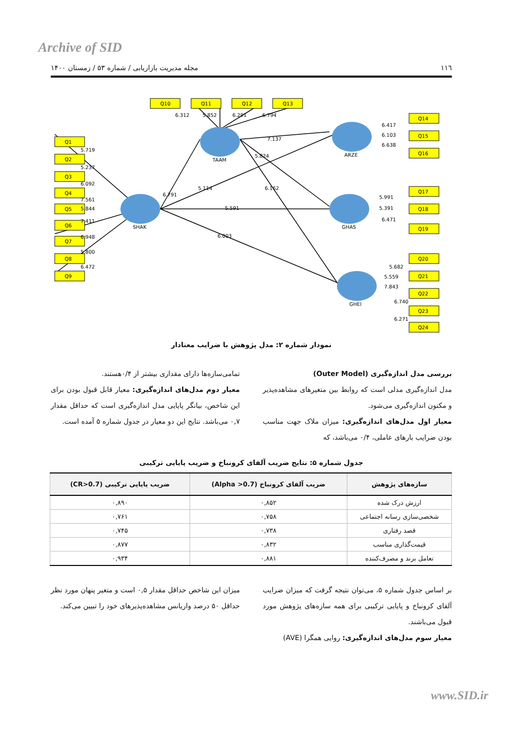Archive of SID
١١٦ مجله مدیریت بازاریابی / شماره ۵۳ / زمستان ۱۴۰۰
Q10
Q11
Q12
Q13
Q1
Q2
Q3
Q4
Q5
Q6
Q7
Q8
Q9
Q14
Q15
Q16
Q17
Q18
Q19
Q20
Q21
Q22
Q23
Q24
TAAM
SHAK
ARZE
GHAS
GHEI
6.312
5.852
6.291
6.794
7.137
5.824
5.114
6.162
6.791
5.591
6.003
5.719
5.237
6.092
7.561
5.844
7.411
6.948
5.800
6.472
6.417
6.103
6.638
5.991
5.391
6.471
5.682
5.559
7.843
6.740
6.271
نمودار شماره ۲: مدل پژوهش با ضرایب معنادار
بررسی مدل اندازه‌گیری (Outer Model)
مدل اندازه‌گیری مدلی است که روابط بین متغیرهای مشاهده‌پذیر و مکنون اندازه‌گیری می‌شود.
معیار اول مدل‌های اندازه‌گیری: میزان ملاک جهت مناسب بودن ضرایب بارهای عاملی، ۰/۴ می‌باشد، که
تمامی‌سازه‌ها دارای مقداری بیشتر از ۰/۴هستند.
معیار دوم مدل‌های اندازه‌گیری: معیار قابل قبول بودن برای این شاخص، بیانگر پایایی مدل اندازه‌گیری است که حداقل مقدار ۰,۷ می‌باشد. نتایج این دو معیار در جدول شماره ۵ آمده است.
جدول شماره ۵: نتایج ضریب آلفای کرونباخ و ضریب پایایی ترکیبی
| سازه‌های پژوهش | ضریب آلفای کرونباخ (Alpha >0.7) | ضریب پایایی ترکیبی (CR>0.7) |
| --- | --- | --- |
| ارزش درک شده | ۰,۸۵۲ | ۰,۸۹۰ |
| شخصی‌سازی رسانه اجتماعی | ۰,۷۵۸ | ۰,۷۶۱ |
| قصد رفتاری | ۰,۷۳۸ | ۰,۷۴۵ |
| قیمت‌گذاری مناسب | ۰,۸۳۲ | ۰,۸۷۷ |
| تعامل برند و مصرف‌کننده | ۰,۸۸۱ | ۰,۹۳۴ |
بر اساس جدول شماره ۵، می‌توان نتیجه گرفت که میزان ضرایب آلفای کرونباخ و پایایی ترکیبی برای همه سازه‌های پژوهش مورد قبول می‌باشند.
معیار سوم مدل‌های اندازه‌گیری: روایی همگرا (AVE)
میزان این شاخص حداقل مقدار ۰,۵ است و متغیر پنهان مورد نظر حداقل ۵۰ درصد واریانس مشاهده‌پذیرهای خود را تبیین می‌کند.
www.SID.ir